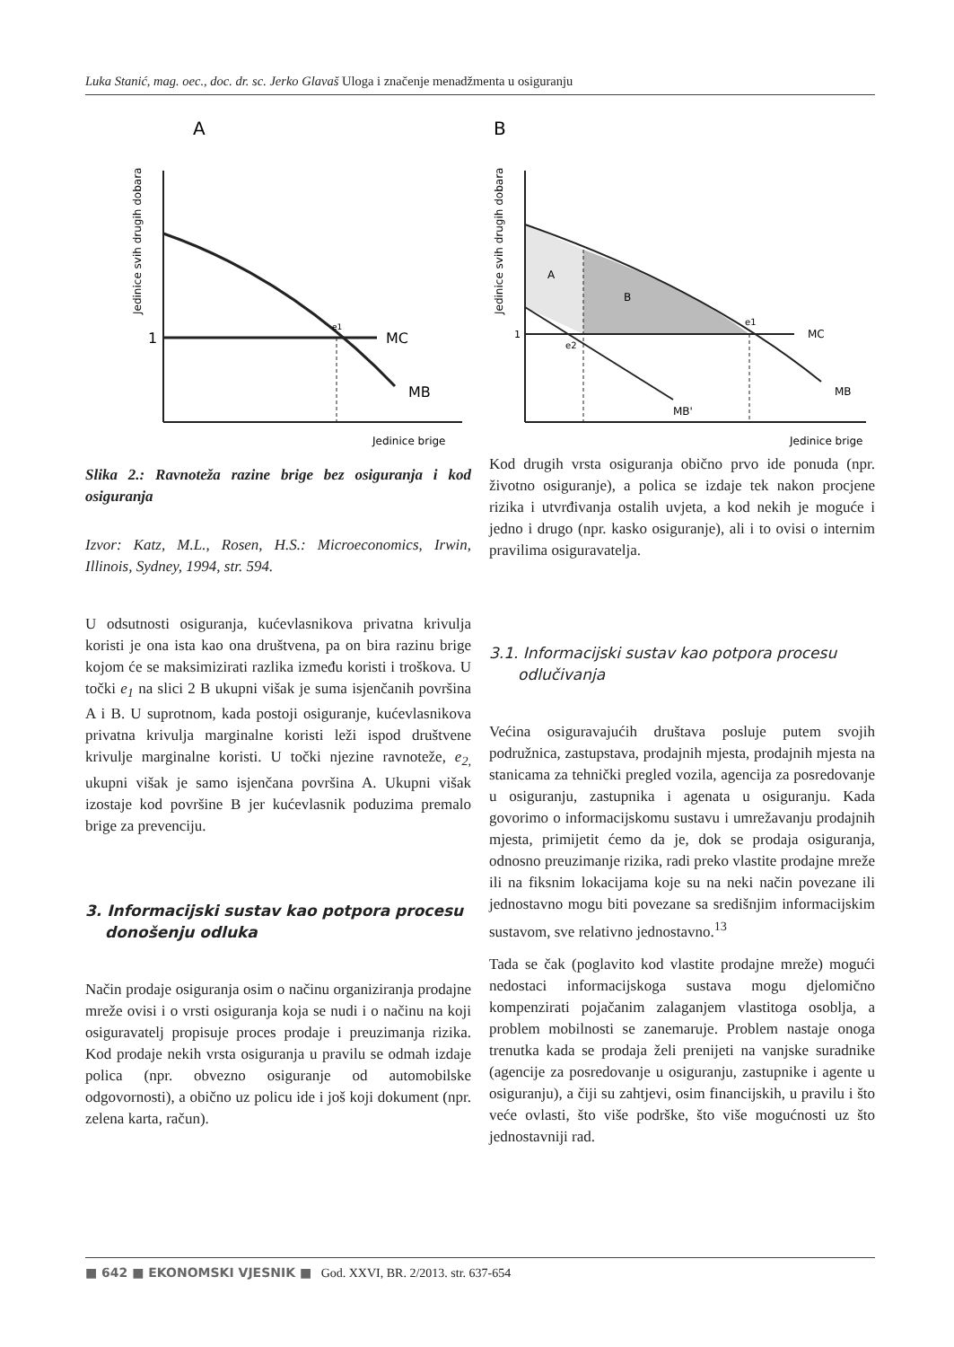Luka Stanić, mag. oec., doc. dr. sc. Jerko Glavaš Uloga i značenje menadžmenta u osiguranju
A
Jedinice svih drugih dobara
1
MC
MB
e1
Jedinice brige
Slika 2.: Ravnoteža razine brige bez osiguranja i kod osiguranja
Izvor: Katz, M.L., Rosen, H.S.: Microeconomics, Irwin, Illinois, Sydney, 1994, str. 594.
U odsutnosti osiguranja, kućevlasnikova privatna krivulja koristi je ona ista kao ona društvena, pa on bira razinu brige kojom će se maksimizirati razlika između koristi i troškova. U točki e<sub>1</sub> na slici 2 B ukupni višak je suma isjenčanih površina A i B. U suprotnom, kada postoji osiguranje, kućevlasnikova privatna krivulja marginalne koristi leži ispod društvene krivulje marginalne koristi. U točki njezine ravnoteže, e<sub>2,</sub> ukupni višak je samo isjenčana površina A. Ukupni višak izostaje kod površine B jer kućevlasnik poduzima premalo brige za prevenciju.
3. Informacijski sustav kao potpora procesu donošenju odluka
Način prodaje osiguranja osim o načinu organiziranja prodajne mreže ovisi i o vrsti osiguranja koja se nudi i o načinu na koji osiguravatelj propisuje proces prodaje i preuzimanja rizika. Kod prodaje nekih vrsta osiguranja u pravilu se odmah izdaje polica (npr. obvezno osiguranje od automobilske odgovornosti), a obično uz policu ide i još koji dokument (npr. zelena karta, račun).
B
Jedinice svih drugih dobara
A
B
1
MC
MB
MB'
e2
e1
Jedinice brige
Kod drugih vrsta osiguranja obično prvo ide ponuda (npr. životno osiguranje), a polica se izdaje tek nakon procjene rizika i utvrđivanja ostalih uvjeta, a kod nekih je moguće i jedno i drugo (npr. kasko osiguranje), ali i to ovisi o internim pravilima osiguravatelja.
3.1. Informacijski sustav kao potpora procesu odlučivanja
Većina osiguravajućih društava posluje putem svojih podružnica, zastupstava, prodajnih mjesta, prodajnih mjesta na stanicama za tehnički pregled vozila, agencija za posredovanje u osiguranju, zastupnika i agenata u osiguranju. Kada govorimo o informacijskomu sustavu i umrežavanju prodajnih mjesta, primijetit ćemo da je, dok se prodaja osiguranja, odnosno preuzimanje rizika, radi preko vlastite prodajne mreže ili na fiksnim lokacijama koje su na neki način povezane ili jednostavno mogu biti povezane sa središnjim informacijskim sustavom, sve relativno jednostavno.<sup>13</sup>
Tada se čak (poglavito kod vlastite prodajne mreže) mogući nedostaci informacijskoga sustava mogu djelomično kompenzirati pojačanim zalaganjem vlastitoga osoblja, a problem mobilnosti se zanemaruje. Problem nastaje onoga trenutka kada se prodaja želi prenijeti na vanjske suradnike (agencije za posredovanje u osiguranju, zastupnike i agente u osiguranju), a čiji su zahtjevi, osim financijskih, u pravilu i što veće ovlasti, što više podrške, što više mogućnosti uz što jednostavniji rad.
■ 642 ■ EKONOMSKI VJESNIK ■ God. XXVI, BR. 2/2013. str. 637-654